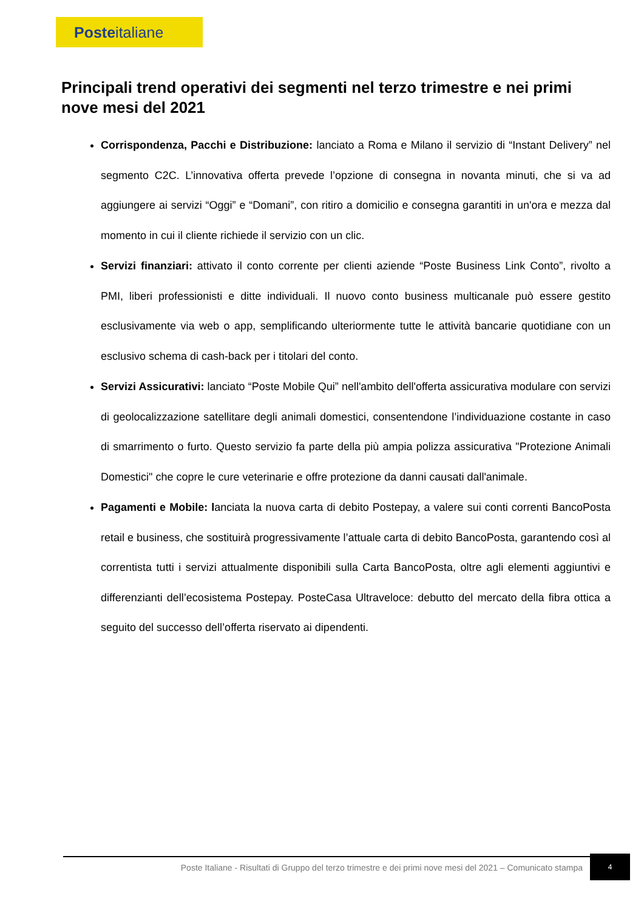Poste italiane
Principali trend operativi dei segmenti nel terzo trimestre e nei primi nove mesi del 2021
Corrispondenza, Pacchi e Distribuzione: lanciato a Roma e Milano il servizio di “Instant Delivery” nel segmento C2C. L’innovativa offerta prevede l’opzione di consegna in novanta minuti, che si va ad aggiungere ai servizi “Oggi” e “Domani”, con ritiro a domicilio e consegna garantiti in un'ora e mezza dal momento in cui il cliente richiede il servizio con un clic.
Servizi finanziari: attivato il conto corrente per clienti aziende “Poste Business Link Conto”, rivolto a PMI, liberi professionisti e ditte individuali. Il nuovo conto business multicanale può essere gestito esclusivamente via web o app, semplificando ulteriormente tutte le attività bancarie quotidiane con un esclusivo schema di cash-back per i titolari del conto.
Servizi Assicurativi: lanciato “Poste Mobile Qui” nell'ambito dell'offerta assicurativa modulare con servizi di geolocalizzazione satellitare degli animali domestici, consentendone l’individuazione costante in caso di smarrimento o furto. Questo servizio fa parte della più ampia polizza assicurativa "Protezione Animali Domestici" che copre le cure veterinarie e offre protezione da danni causati dall'animale.
Pagamenti e Mobile: lanciata la nuova carta di debito Postepay, a valere sui conti correnti BancoPosta retail e business, che sostituirà progressivamente l’attuale carta di debito BancoPosta, garantendo così al correntista tutti i servizi attualmente disponibili sulla Carta BancoPosta, oltre agli elementi aggiuntivi e differenzianti dell’ecosistema Postepay. PosteCasa Ultraveloce: debutto del mercato della fibra ottica a seguito del successo dell’offerta riservato ai dipendenti.
Poste Italiane - Risultati di Gruppo del terzo trimestre e dei primi nove mesi del 2021 – Comunicato stampa
4